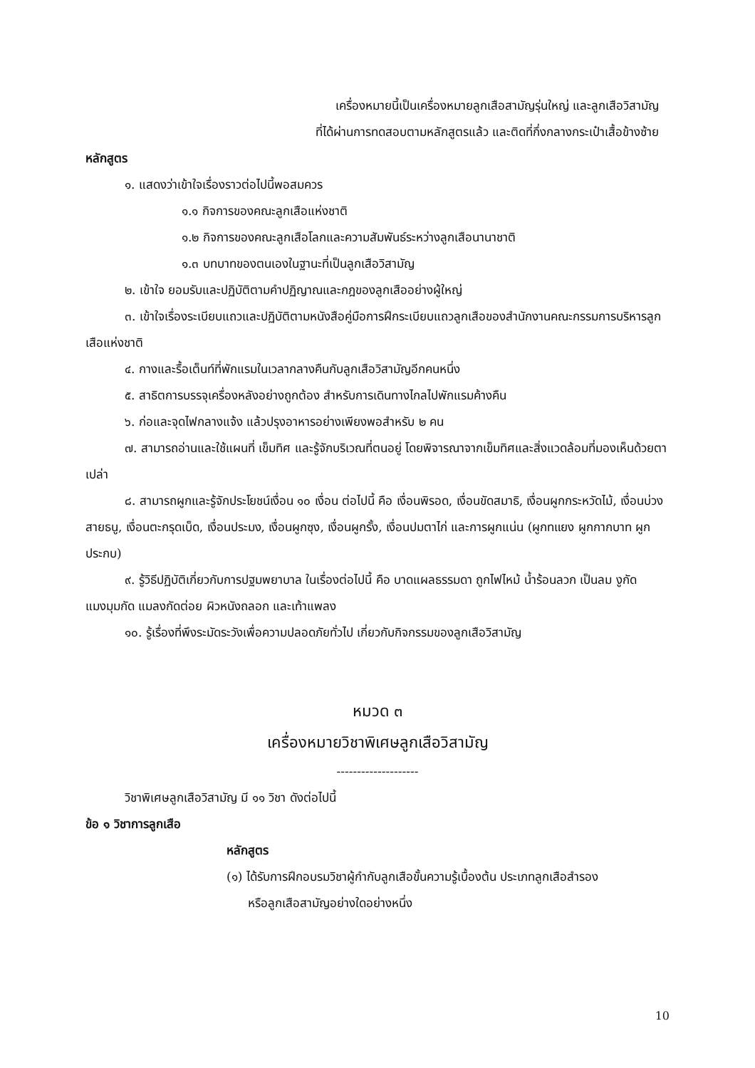เครื่องหมายนี้เป็นเครื่องหมายลูกเสือสามัญรุ่นใหญ่ และลูกเสือวิสามัญ
ที่ได้ผ่านการทดสอบตามหลักสูตรแล้ว และติดที่กึ่งกลางกระเป๋าเสื้อข้างซ้าย
หลักสูตร
๑. แสดงว่าเข้าใจเรื่องราวต่อไปนี้พอสมควร
๑.๑ กิจการของคณะลูกเสือแห่งชาติ
๑.๒ กิจการของคณะลูกเสือโลกและความสัมพันธ์ระหว่างลูกเสือนานาชาติ
๑.๓ บทบาทของตนเองในฐานะที่เป็นลูกเสือวิสามัญ
๒. เข้าใจ ยอมรับและปฏิบัติตามคำปฏิญาณและกฎของลูกเสืออย่างผู้ใหญ่
๓. เข้าใจเรื่องระเบียบแถวและปฏิบัติตามหนังสือคู่มือการฝึกระเบียบแถวลูกเสือของสำนักงานคณะกรรมการบริหารลูกเสือแห่งชาติ
๔. กางและรื้อเต็นท์ที่พักแรมในเวลากลางคืนกับลูกเสือวิสามัญอีกคนหนึ่ง
๕. สาธิตการบรรจุเครื่องหลังอย่างถูกต้อง สำหรับการเดินทางไกลไปพักแรมค้างคืน
๖. ก่อและจุดไฟกลางแจ้ง แล้วปรุงอาหารอย่างเพียงพอสำหรับ ๒ คน
๗. สามารถอ่านและใช้แผนที่ เข็มทิศ และรู้จักบริเวณที่ตนอยู่ โดยพิจารณาจากเข็มทิศและสิ่งแวดล้อมที่มองเห็นด้วยตาเปล่า
๘. สามารถผูกและรู้จักประโยชน์เงื่อน ๑๐ เงื่อน ต่อไปนี้ คือ เงื่อนพิรอด, เงื่อนขัดสมาธิ, เงื่อนผูกกระหวัดไม้, เงื่อนบ่วงสายธนู, เงื่อนตะกรุดเบ็ด, เงื่อนประมง, เงื่อนผูกซุง, เงื่อนผูกรั้ง, เงื่อนปมตาไก่ และการผูกแน่น (ผูกทแยง ผูกกากบาท ผูกประกบ)
๙. รู้วิธีปฏิบัติเกี่ยวกับการปฐมพยาบาล ในเรื่องต่อไปนี้ คือ บาดแผลธรรมดา ถูกไฟไหม้ น้ำร้อนลวก เป็นลม งูกัด แมงมุมกัด แมลงกัดต่อย ผิวหนังถลอก และเท้าแพลง
๑๐. รู้เรื่องที่พึงระมัดระวังเพื่อความปลอดภัยทั่วไป เกี่ยวกับกิจกรรมของลูกเสือวิสามัญ
หมวด ๓
เครื่องหมายวิชาพิเศษลูกเสือวิสามัญ
--------------------
วิชาพิเศษลูกเสือวิสามัญ มี ๑๑ วิชา ดังต่อไปนี้
ข้อ ๑ วิชาการลูกเสือ
หลักสูตร
(๑) ได้รับการฝึกอบรมวิชาผู้กำกับลูกเสือขั้นความรู้เบื้องต้น ประเภทลูกเสือสำรอง
หรือลูกเสือสามัญอย่างใดอย่างหนึ่ง
10